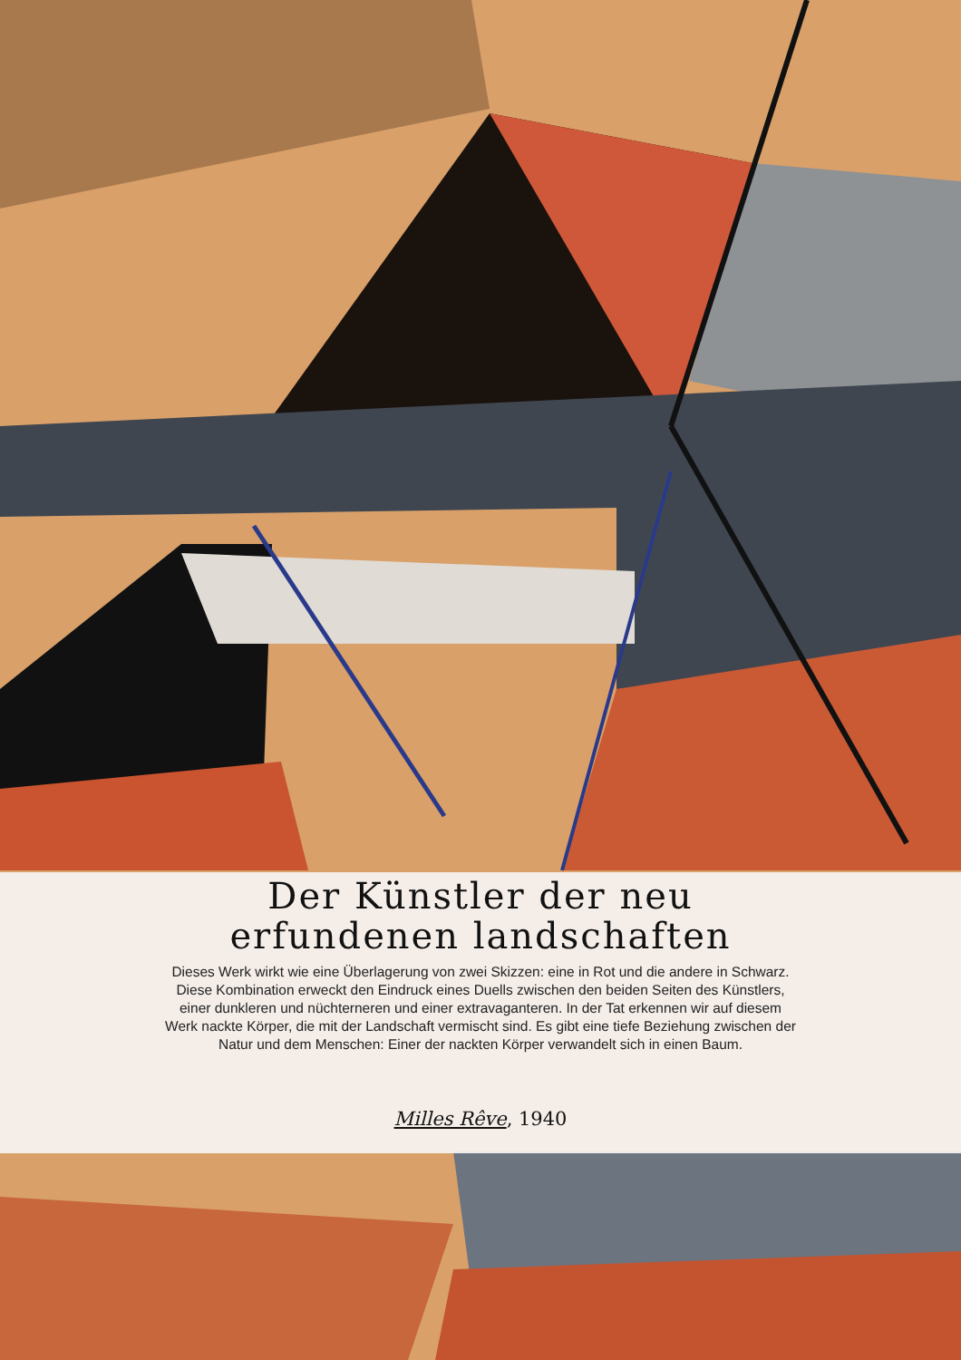Der Künstler der neu erfundenen landschaften
Dieses Werk wirkt wie eine Überlagerung von zwei Skizzen: eine in Rot und die andere in Schwarz. Diese Kombination erweckt den Eindruck eines Duells zwischen den beiden Seiten des Künstlers, einer dunkleren und nüchterneren und einer extravaganteren. In der Tat erkennen wir auf diesem Werk nackte Körper, die mit der Landschaft vermischt sind. Es gibt eine tiefe Beziehung zwischen der Natur und dem Menschen: Einer der nackten Körper verwandelt sich in einen Baum.
Milles Rêve, 1940